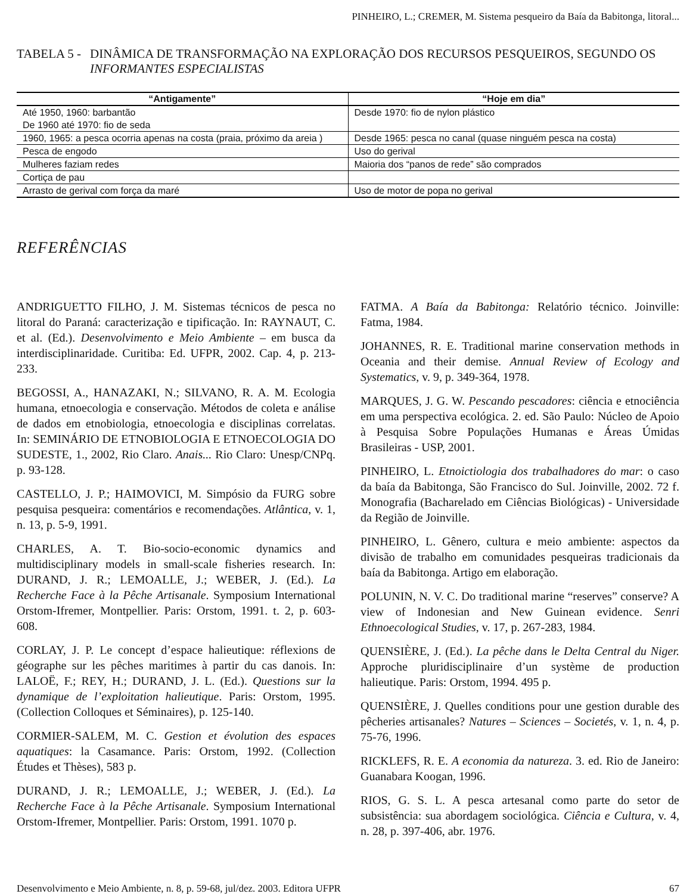PINHEIRO, L.; CREMER, M. Sistema pesqueiro da Baía da Babitonga, litoral...
TABELA 5 - DINÂMICA DE TRANSFORMAÇÃO NA EXPLORAÇÃO DOS RECURSOS PESQUEIROS, SEGUNDO OS INFORMANTES ESPECIALISTAS
| “Antigamente” | “Hoje em dia” |
| --- | --- |
| Até 1950, 1960: barbantão De 1960 até 1970: fio de seda | Desde 1970: fio de nylon plástico |
| 1960, 1965: a pesca ocorria apenas na costa (praia, próximo da areia ) | Desde 1965: pesca no canal (quase ninguém pesca na costa) |
| Pesca de engodo | Uso do gerival |
| Mulheres faziam redes | Maioria dos “panos de rede” são comprados |
| Cortiça de pau | |
| Arrasto de gerival com força da maré | Uso de motor de popa no gerival |
REFERÊNCIAS
ANDRIGUETTO FILHO, J. M. Sistemas técnicos de pesca no litoral do Paraná: caracterização e tipificação. In: RAYNAUT, C. et al. (Ed.). Desenvolvimento e Meio Ambiente – em busca da interdisciplinaridade. Curitiba: Ed. UFPR, 2002. Cap. 4, p. 213-233.
BEGOSSI, A., HANAZAKI, N.; SILVANO, R. A. M. Ecologia humana, etnoecologia e conservação. Métodos de coleta e análise de dados em etnobiologia, etnoecologia e disciplinas correlatas. In: SEMINÁRIO DE ETNOBIOLOGIA E ETNOECOLOGIA DO SUDESTE, 1., 2002, Rio Claro. Anais... Rio Claro: Unesp/CNPq. p. 93-128.
CASTELLO, J. P.; HAIMOVICI, M. Simpósio da FURG sobre pesquisa pesqueira: comentários e recomendações. Atlântica, v. 1, n. 13, p. 5-9, 1991.
CHARLES, A. T. Bio-socio-economic dynamics and multidisciplinary models in small-scale fisheries research. In: DURAND, J. R.; LEMOALLE, J.; WEBER, J. (Ed.). La Recherche Face à la Pêche Artisanale. Symposium International Orstom-Ifremer, Montpellier. Paris: Orstom, 1991. t. 2, p. 603-608.
CORLAY, J. P. Le concept d’espace halieutique: réflexions de géographe sur les pêches maritimes à partir du cas danois. In: LALOË, F.; REY, H.; DURAND, J. L. (Ed.). Questions sur la dynamique de l’exploitation halieutique. Paris: Orstom, 1995. (Collection Colloques et Séminaires), p. 125-140.
CORMIER-SALEM, M. C. Gestion et évolution des espaces aquatiques: la Casamance. Paris: Orstom, 1992. (Collection Études et Thèses), 583 p.
DURAND, J. R.; LEMOALLE, J.; WEBER, J. (Ed.). La Recherche Face à la Pêche Artisanale. Symposium International Orstom-Ifremer, Montpellier. Paris: Orstom, 1991. 1070 p.
FATMA. A Baía da Babitonga: Relatório técnico. Joinville: Fatma, 1984.
JOHANNES, R. E. Traditional marine conservation methods in Oceania and their demise. Annual Review of Ecology and Systematics, v. 9, p. 349-364, 1978.
MARQUES, J. G. W. Pescando pescadores: ciência e etnociência em uma perspectiva ecológica. 2. ed. São Paulo: Núcleo de Apoio à Pesquisa Sobre Populações Humanas e Áreas Úmidas Brasileiras - USP, 2001.
PINHEIRO, L. Etnoictiologia dos trabalhadores do mar: o caso da baía da Babitonga, São Francisco do Sul. Joinville, 2002. 72 f. Monografia (Bacharelado em Ciências Biológicas) - Universidade da Região de Joinville.
PINHEIRO, L. Gênero, cultura e meio ambiente: aspectos da divisão de trabalho em comunidades pesqueiras tradicionais da baía da Babitonga. Artigo em elaboração.
POLUNIN, N. V. C. Do traditional marine “reserves” conserve? A view of Indonesian and New Guinean evidence. Senri Ethnoecological Studies, v. 17, p. 267-283, 1984.
QUENSIÈRE, J. (Ed.). La pêche dans le Delta Central du Niger. Approche pluridisciplinaire d’un système de production halieutique. Paris: Orstom, 1994. 495 p.
QUENSIÈRE, J. Quelles conditions pour une gestion durable des pêcheries artisanales? Natures – Sciences – Societés, v. 1, n. 4, p. 75-76, 1996.
RICKLEFS, R. E. A economia da natureza. 3. ed. Rio de Janeiro: Guanabara Koogan, 1996.
RIOS, G. S. L. A pesca artesanal como parte do setor de subsistência: sua abordagem sociológica. Ciência e Cultura, v. 4, n. 28, p. 397-406, abr. 1976.
Desenvolvimento e Meio Ambiente, n. 8, p. 59-68, jul/dez. 2003. Editora UFPR 67